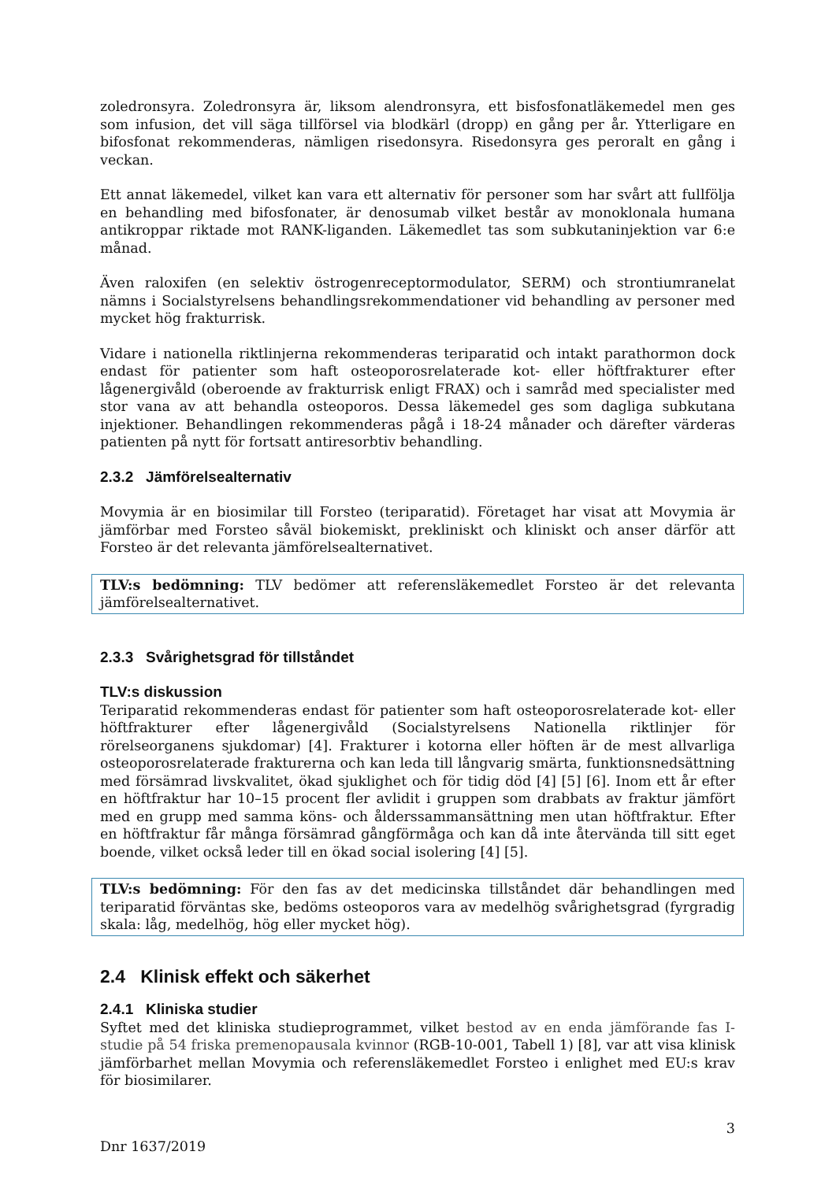zoledronsyra. Zoledronsyra är, liksom alendronsyra, ett bisfosfonatläkemedel men ges som infusion, det vill säga tillförsel via blodkärl (dropp) en gång per år. Ytterligare en bifosfonat rekommenderas, nämligen risedonsyra. Risedonsyra ges peroralt en gång i veckan.
Ett annat läkemedel, vilket kan vara ett alternativ för personer som har svårt att fullfölja en behandling med bifosfonater, är denosumab vilket består av monoklonala humana antikroppar riktade mot RANK-liganden. Läkemedlet tas som subkutaninjektion var 6:e månad.
Även raloxifen (en selektiv östrogenreceptormodulator, SERM) och strontiumranelat nämns i Socialstyrelsens behandlingsrekommendationer vid behandling av personer med mycket hög frakturrisk.
Vidare i nationella riktlinjerna rekommenderas teriparatid och intakt parathormon dock endast för patienter som haft osteoporosrelaterade kot- eller höftfrakturer efter lågenergivåld (oberoende av frakturrisk enligt FRAX) och i samråd med specialister med stor vana av att behandla osteoporos. Dessa läkemedel ges som dagliga subkutana injektioner. Behandlingen rekommenderas pågå i 18-24 månader och därefter värderas patienten på nytt för fortsatt antiresorbtiv behandling.
2.3.2 Jämförelsealternativ
Movymia är en biosimilar till Forsteo (teriparatid). Företaget har visat att Movymia är jämförbar med Forsteo såväl biokemiskt, prekliniskt och kliniskt och anser därför att Forsteo är det relevanta jämförelsealternativet.
TLV:s bedömning: TLV bedömer att referensläkemedlet Forsteo är det relevanta jämförelsealternativet.
2.3.3 Svårighetsgrad för tillståndet
TLV:s diskussion
Teriparatid rekommenderas endast för patienter som haft osteoporosrelaterade kot- eller höftfrakturer efter lågenergivåld (Socialstyrelsens Nationella riktlinjer för rörelseorganens sjukdomar) [4]. Frakturer i kotorna eller höften är de mest allvarliga osteoporosrelaterade frakturerna och kan leda till långvarig smärta, funktionsnedsättning med försämrad livskvalitet, ökad sjuklighet och för tidig död [4] [5] [6]. Inom ett år efter en höftfraktur har 10–15 procent fler avlidit i gruppen som drabbats av fraktur jämfört med en grupp med samma köns- och ålderssammansättning men utan höftfraktur. Efter en höftfraktur får många försämrad gångförmåga och kan då inte återvända till sitt eget boende, vilket också leder till en ökad social isolering [4] [5].
TLV:s bedömning: För den fas av det medicinska tillståndet där behandlingen med teriparatid förväntas ske, bedöms osteoporos vara av medelhög svårighetsgrad (fyrgradig skala: låg, medelhög, hög eller mycket hög).
2.4 Klinisk effekt och säkerhet
2.4.1 Kliniska studier
Syftet med det kliniska studieprogrammet, vilket bestod av en enda jämförande fas I-studie på 54 friska premenopausala kvinnor (RGB-10-001, Tabell 1) [8], var att visa klinisk jämförbarhet mellan Movymia och referensläkemedlet Forsteo i enlighet med EU:s krav för biosimilarer.
3
Dnr 1637/2019